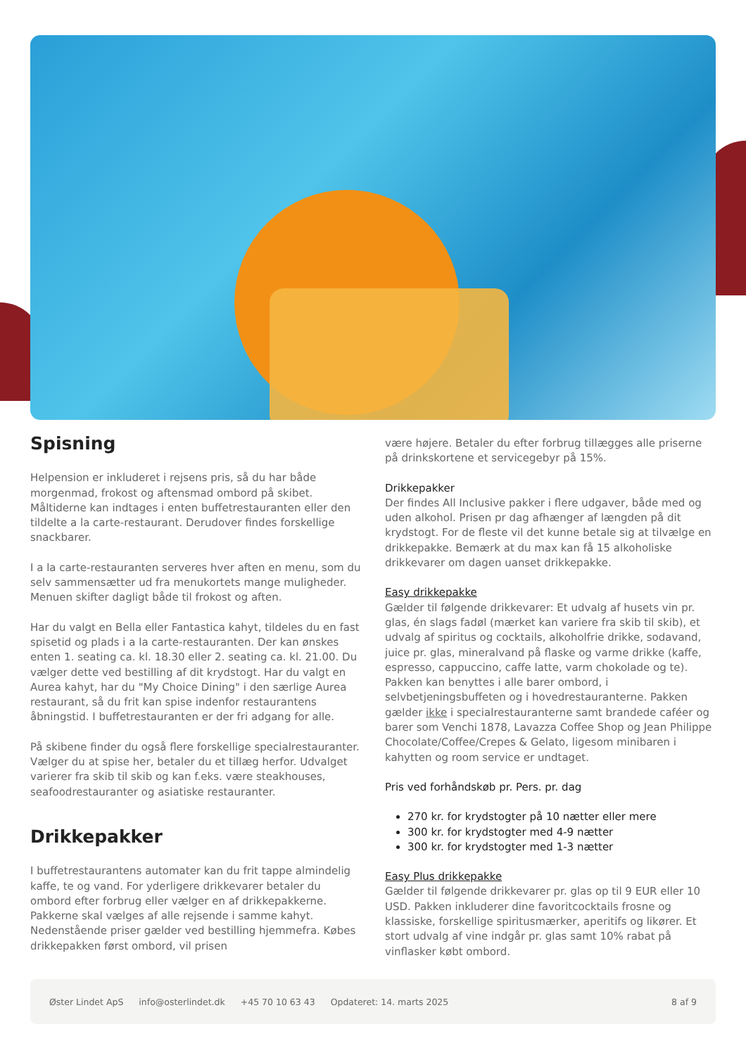Spisning
Helpension er inkluderet i rejsens pris, så du har både morgenmad, frokost og aftensmad ombord på skibet. Måltiderne kan indtages i enten buffetrestauranten eller den tildelte a la carte-restaurant. Derudover findes forskellige snackbarer.
I a la carte-restauranten serveres hver aften en menu, som du selv sammensætter ud fra menukortets mange muligheder. Menuen skifter dagligt både til frokost og aften.
Har du valgt en Bella eller Fantastica kahyt, tildeles du en fast spisetid og plads i a la carte-restauranten. Der kan ønskes enten 1. seating ca. kl. 18.30 eller 2. seating ca. kl. 21.00. Du vælger dette ved bestilling af dit krydstogt. Har du valgt en Aurea kahyt, har du "My Choice Dining" i den særlige Aurea restaurant, så du frit kan spise indenfor restaurantens åbningstid. I buffetrestauranten er der fri adgang for alle.
På skibene finder du også flere forskellige specialrestauranter. Vælger du at spise her, betaler du et tillæg herfor. Udvalget varierer fra skib til skib og kan f.eks. være steakhouses, seafoodrestauranter og asiatiske restauranter.
Drikkepakker
I buffetrestaurantens automater kan du frit tappe almindelig kaffe, te og vand. For yderligere drikkevarer betaler du ombord efter forbrug eller vælger en af drikkepakkerne. Pakkerne skal vælges af alle rejsende i samme kahyt. Nedenstående priser gælder ved bestilling hjemmefra. Købes drikkepakken først ombord, vil prisen
være højere. Betaler du efter forbrug tillægges alle priserne på drinkskortene et servicegebyr på 15%.
Drikkepakker
Der findes All Inclusive pakker i flere udgaver, både med og uden alkohol. Prisen pr dag afhænger af længden på dit krydstogt. For de fleste vil det kunne betale sig at tilvælge en drikkepakke. Bemærk at du max kan få 15 alkoholiske drikkevarer om dagen uanset drikkepakke.
Easy drikkepakke
Gælder til følgende drikkevarer: Et udvalg af husets vin pr. glas, én slags fadøl (mærket kan variere fra skib til skib), et udvalg af spiritus og cocktails, alkoholfrie drikke, sodavand, juice pr. glas, mineralvand på flaske og varme drikke (kaffe, espresso, cappuccino, caffe latte, varm chokolade og te).
Pakken kan benyttes i alle barer ombord, i selvbetjeningsbuffeten og i hovedrestauranterne. Pakken gælder ikke i specialrestauranterne samt brandede caféer og barer som Venchi 1878, Lavazza Coffee Shop og Jean Philippe Chocolate/Coffee/Crepes & Gelato, ligesom minibaren i kahytten og room service er undtaget.
Pris ved forhåndskøb pr. Pers. pr. dag
270 kr. for krydstogter på 10 nætter eller mere
300 kr. for krydstogter med 4-9 nætter
300 kr. for krydstogter med 1-3 nætter
Easy Plus drikkepakke
Gælder til følgende drikkevarer pr. glas op til 9 EUR eller 10 USD. Pakken inkluderer dine favoritcocktails frosne og klassiske, forskellige spiritusmærker, aperitifs og likører. Et stort udvalg af vine indgår pr. glas samt 10% rabat på vinflasker købt ombord.
Øster Lindet ApS info@osterlindet.dk +45 70 10 63 43 Opdateret: 14. marts 2025 8 af 9